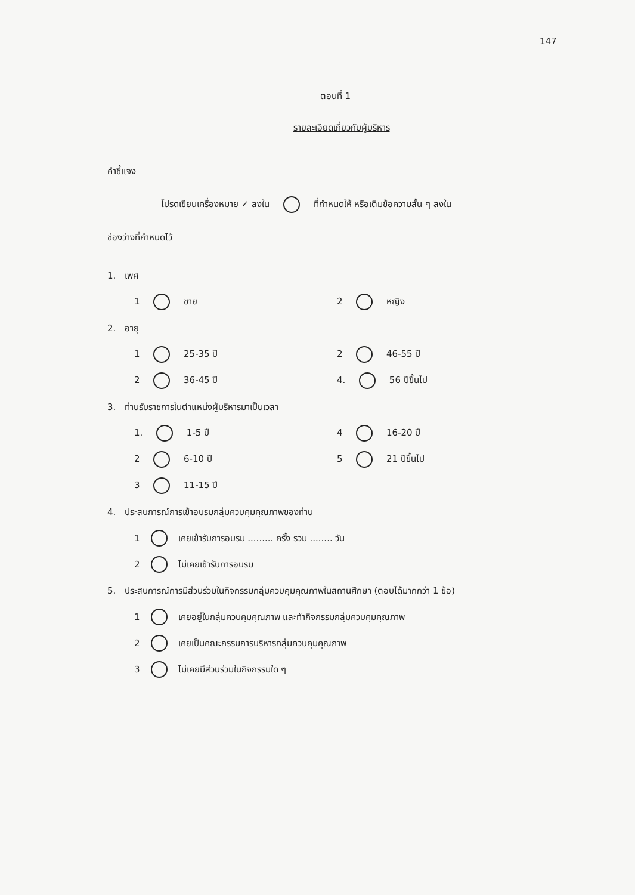147
ตอนที่ 1
รายละเอียดเกี่ยวกับผู้บริหาร
คำชี้แจง
โปรดเขียนเครื่องหมาย ✓ ลงใน ที่กำหนดให้ หรือเติมข้อความสั้น ๆ ลงใน
ช่องว่างที่กำหนดไว้
1. เพศ
1 ชาย 2 หญิง
2. อายุ
1 25-35 ปี 2 46-55 ปี
2 36-45 ปี 4. 56 ปีขึ้นไป
3. ท่านรับราชการในตำแหน่งผู้บริหารมาเป็นเวลา
1. 1-5 ปี 4 16-20 ปี
2 6-10 ปี 5 21 ปีขึ้นไป
3 11-15 ปี
4. ประสบการณ์การเข้าอบรมกลุ่มควบคุมคุณภาพของท่าน
1 เคยเข้ารับการอบรม ......... ครั้ง รวม ........ วัน
2 ไม่เคยเข้ารับการอบรม
5. ประสบการณ์การมีส่วนร่วมในกิจกรรมกลุ่มควบคุมคุณภาพในสถานศึกษา (ตอบได้มากกว่า 1 ข้อ)
1 เคยอยู่ในกลุ่มควบคุมคุณภาพ และทำกิจกรรมกลุ่มควบคุมคุณภาพ
2 เคยเป็นคณะกรรมการบริหารกลุ่มควบคุมคุณภาพ
3 ไม่เคยมีส่วนร่วมในกิจกรรมใด ๆ